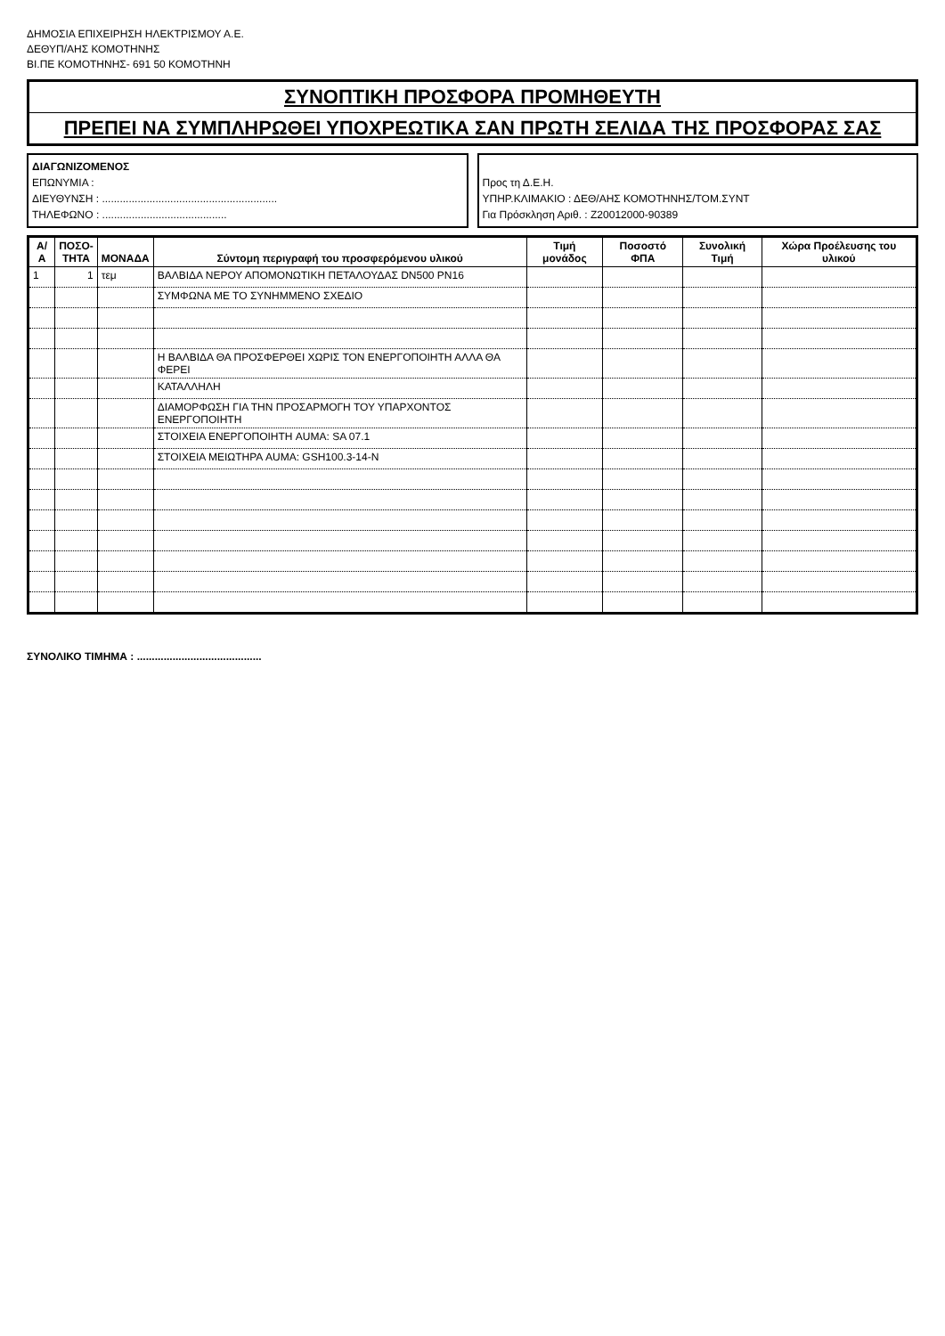ΔΗΜΟΣΙΑ ΕΠΙΧΕΙΡΗΣΗ ΗΛΕΚΤΡΙΣΜΟΥ Α.Ε.
ΔΕΘΥΠ/ΑΗΣ ΚΟΜΟΤΗΝΗΣ
ΒΙ.ΠΕ ΚΟΜΟΤΗΝΗΣ- 691 50 ΚΟΜΟΤΗΝΗ
ΣΥΝΟΠΤΙΚΗ ΠΡΟΣΦΟΡΑ ΠΡΟΜΗΘΕΥΤΗ
ΠΡΕΠΕΙ ΝΑ ΣΥΜΠΛΗΡΩΘΕΙ ΥΠΟΧΡΕΩΤΙΚΑ ΣΑΝ ΠΡΩΤΗ ΣΕΛΙΔΑ ΤΗΣ ΠΡΟΣΦΟΡΑΣ ΣΑΣ
ΔΙΑΓΩΝΙΖΟΜΕΝΟΣ
ΕΠΩΝΥΜΙΑ :
ΔΙΕΥΘΥΝΣΗ : ...........................................................
ΤΗΛΕΦΩΝΟ : ..........................................
Προς τη Δ.Ε.Η.
ΥΠΗΡ.ΚΛΙΜΑΚΙΟ : ΔΕΘ/ΑΗΣ ΚΟΜΟΤΗΝΗΣ/ΤΟΜ.ΣΥΝΤ
Για Πρόσκληση Αριθ. : Z20012000-90389
| Α/Α | ΠΟΣΟ- ΤΗΤΑ | ΜΟΝΑΔΑ | Σύντομη περιγραφή του προσφερόμενου υλικού | Τιμή μονάδος | Ποσοστό ΦΠΑ | Συνολική Τιμή | Χώρα Προέλευσης του υλικού |
| --- | --- | --- | --- | --- | --- | --- | --- |
| 1 | 1 | τεμ | ΒΑΛΒΙΔΑ ΝΕΡΟΥ ΑΠΟΜΟΝΩΤΙΚΗ ΠΕΤΑΛΟΥΔΑΣ DN500 PN16 | | | | |
| | | | ΣΥΜΦΩΝΑ ΜΕ ΤΟ ΣΥΝΗΜΜΕΝΟ ΣΧΕΔΙΟ | | | | |
| | | | Η ΒΑΛΒΙΔΑ ΘΑ ΠΡΟΣΦΕΡΘΕΙ ΧΩΡΙΣ ΤΟΝ ΕΝΕΡΓΟΠΟΙΗΤΗ ΑΛΛΑ ΘΑ ΦΕΡΕΙ | | | | |
| | | | ΚΑΤΑΛΛΗΛΗ | | | | |
| | | | ΔΙΑΜΟΡΦΩΣΗ ΓΙΑ ΤΗΝ ΠΡΟΣΑΡΜΟΓΗ ΤΟΥ ΥΠΑΡΧΟΝΤΟΣ ΕΝΕΡΓΟΠΟΙΗΤΗ | | | | |
| | | | ΣΤΟΙΧΕΙΑ ΕΝΕΡΓΟΠΟΙΗΤΗ AUMA: SA 07.1 | | | | |
| | | | ΣΤΟΙΧΕΙΑ ΜΕΙΩΤΗΡΑ AUMA: GSH100.3-14-N | | | | |
ΣΥΝΟΛΙΚΟ ΤΙΜΗΜΑ : ..........................................